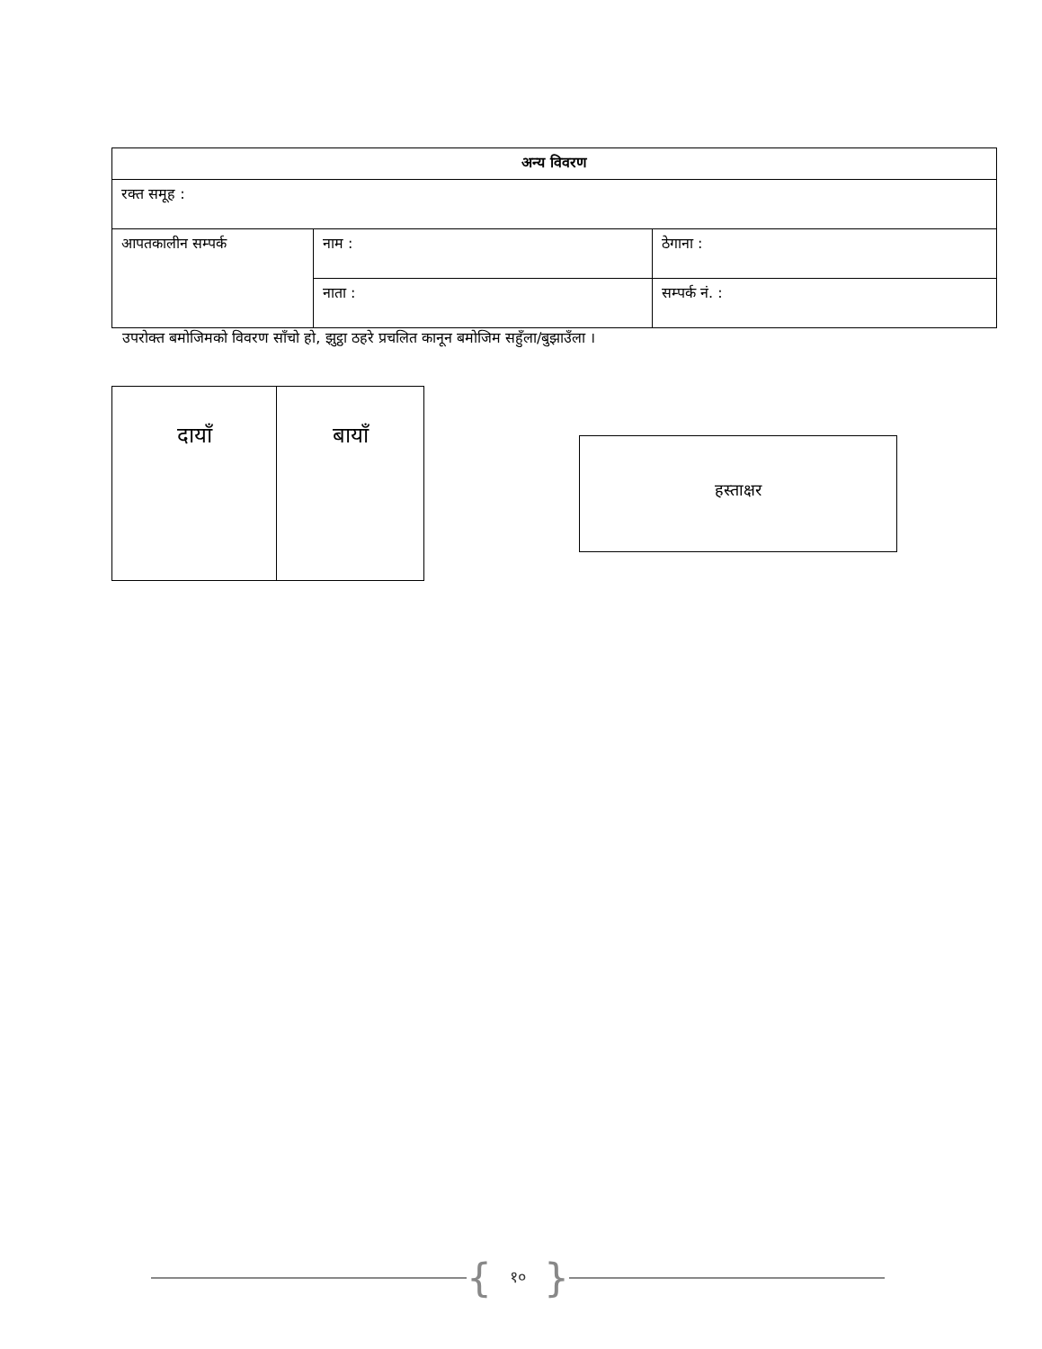| अन्य विवरण | | |
| --- | --- | --- |
| रक्त समूह : | | |
| आपतकालीन सम्पर्क | नाम : | ठेगाना : |
| | नाता : | सम्पर्क नं. : |
उपरोक्त बमोजिमको विवरण साँचो हो, झुट्ठा ठहरे प्रचलित कानून बमोजिम सहुँला/बुझाउँला ।
| दायाँ | बायाँ |
हस्ताक्षर
{ १० }